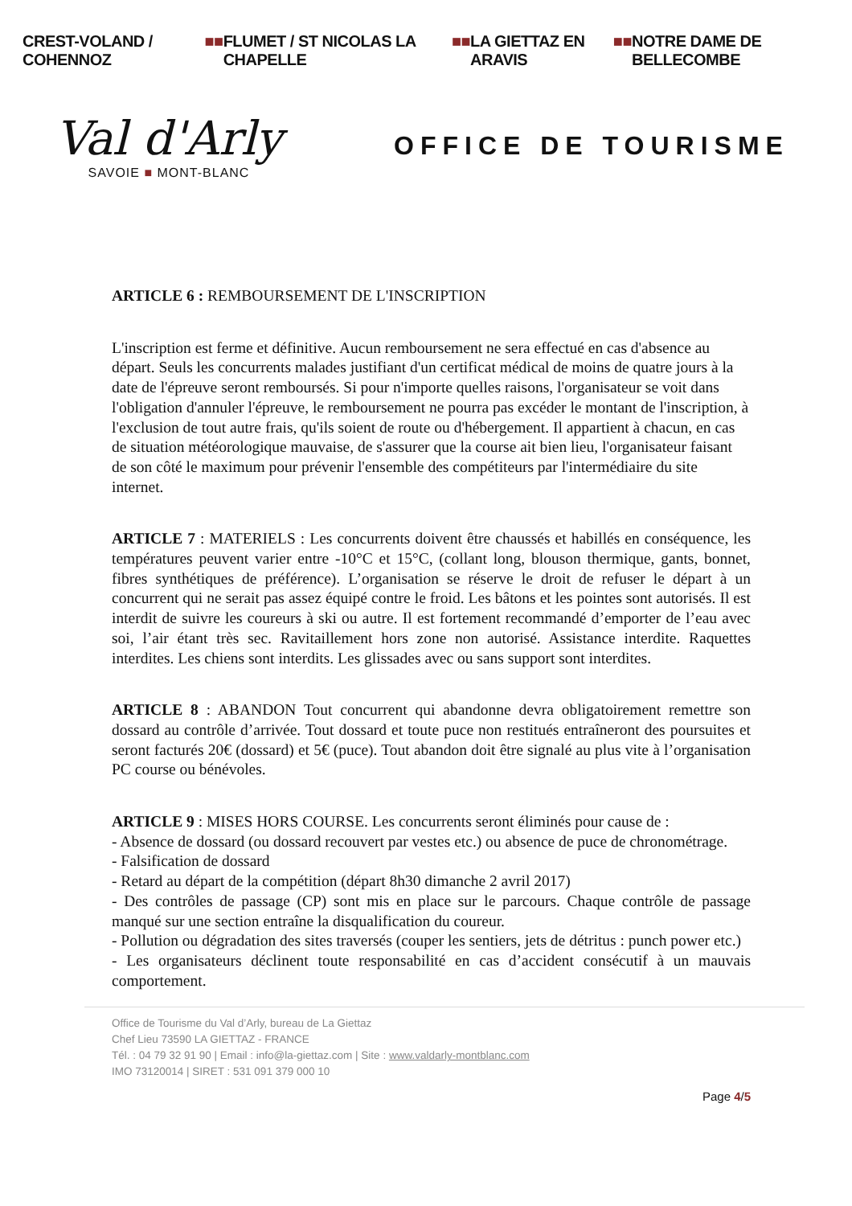CREST-VOLAND / COHENNOZ ■■ FLUMET / ST NICOLAS LA CHAPELLE ■■ LA GIETTAZ EN ARAVIS ■■ NOTRE DAME DE BELLECOMBE
Val d'Arly
SAVOIE ■ MONT-BLANC
OFFICE DE TOURISME
ARTICLE 6 : REMBOURSEMENT DE L'INSCRIPTION
L'inscription est ferme et définitive. Aucun remboursement ne sera effectué en cas d'absence au départ. Seuls les concurrents malades justifiant d'un certificat médical de moins de quatre jours à la date de l'épreuve seront remboursés. Si pour n'importe quelles raisons, l'organisateur se voit dans l'obligation d'annuler l'épreuve, le remboursement ne pourra pas excéder le montant de l'inscription, à l'exclusion de tout autre frais, qu'ils soient de route ou d'hébergement. Il appartient à chacun, en cas de situation météorologique mauvaise, de s'assurer que la course ait bien lieu, l'organisateur faisant de son côté le maximum pour prévenir l'ensemble des compétiteurs par l'intermédiaire du site internet.
ARTICLE 7 : MATERIELS : Les concurrents doivent être chaussés et habillés en conséquence, les températures peuvent varier entre -10°C et 15°C, (collant long, blouson thermique, gants, bonnet, fibres synthétiques de préférence). L’organisation se réserve le droit de refuser le départ à un concurrent qui ne serait pas assez équipé contre le froid. Les bâtons et les pointes sont autorisés. Il est interdit de suivre les coureurs à ski ou autre. Il est fortement recommandé d’emporter de l’eau avec soi, l’air étant très sec. Ravitaillement hors zone non autorisé. Assistance interdite. Raquettes interdites. Les chiens sont interdits. Les glissades avec ou sans support sont interdites.
ARTICLE 8 : ABANDON Tout concurrent qui abandonne devra obligatoirement remettre son dossard au contrôle d’arrivée. Tout dossard et toute puce non restitués entraîneront des poursuites et seront facturés 20€ (dossard) et 5€ (puce). Tout abandon doit être signalé au plus vite à l’organisation PC course ou bénévoles.
ARTICLE 9 : MISES HORS COURSE. Les concurrents seront éliminés pour cause de :
- Absence de dossard (ou dossard recouvert par vestes etc.) ou absence de puce de chronométrage.
- Falsification de dossard
- Retard au départ de la compétition (départ 8h30 dimanche 2 avril 2017)
- Des contrôles de passage (CP) sont mis en place sur le parcours. Chaque contrôle de passage manqué sur une section entraîne la disqualification du coureur.
- Pollution ou dégradation des sites traversés (couper les sentiers, jets de détritus : punch power etc.)
- Les organisateurs déclinent toute responsabilité en cas d’accident consécutif à un mauvais comportement.
Office de Tourisme du Val d’Arly, bureau de La Giettaz
Chef Lieu 73590 LA GIETTAZ - FRANCE
Tél. : 04 79 32 91 90 | Email : info@la-giettaz.com | Site : www.valdarly-montblanc.com
IMO 73120014 | SIRET : 531 091 379 000 10
Page 4/5